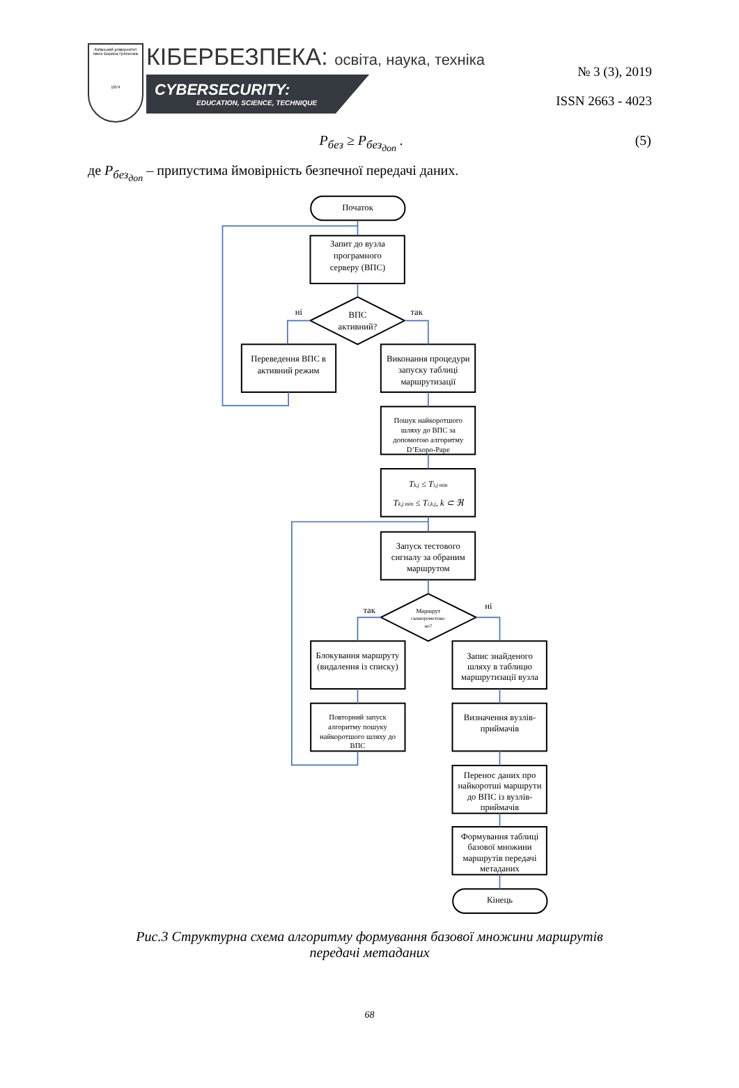Київський університет імені Бориса Грінченка
1874
КІБЕРБЕЗПЕКА: освіта, наука, техніка
CYBERSECURITY:
EDUCATION, SCIENCE, TECHNIQUE
№ 3 (3), 2019
ISSN 2663 - 4023
P<sub>без</sub> ≥ P<sub>без<sub>доп</sub></sub> . (5)
де P<sub>без<sub>доп</sub></sub> – припустима ймовірність безпечної передачі даних.
Початок
Запит до вузла
програмного
серверу (ВПС)
ні
ВПС
активний?
так
Переведення ВПС в
активний режим
Виконання процедури
запуску таблиці
маршрутизації
Пошук найкоротшого
шляху до ВПС за
допомогою алгоритму
D’Esopo-Pape
Tk,j ≤ Ti,j min
Tk,j min ≤ Ti,k,j, k ⊂ ℜ
Запуск тестового
сигналу за обраним
маршрутом
так
Маршрут
скомпрометова-
но?
ні
Блокування маршруту
(видалення із списку)
Запис знайденого
шляху в таблицю
маршрутизації вузла
Повторний запуск
алгоритму пошуку
найкоротшого шляху до
ВПС
Визначення вузлів-
приймачів
Перенос даних про
найкоротші маршрути
до ВПС із вузлів-
приймачів
Формування таблиці
базової множини
маршрутів передачі
метаданих
Кінець
Рис.3 Структурна схема алгоритму формування базової множини маршрутів передачі метаданих
68